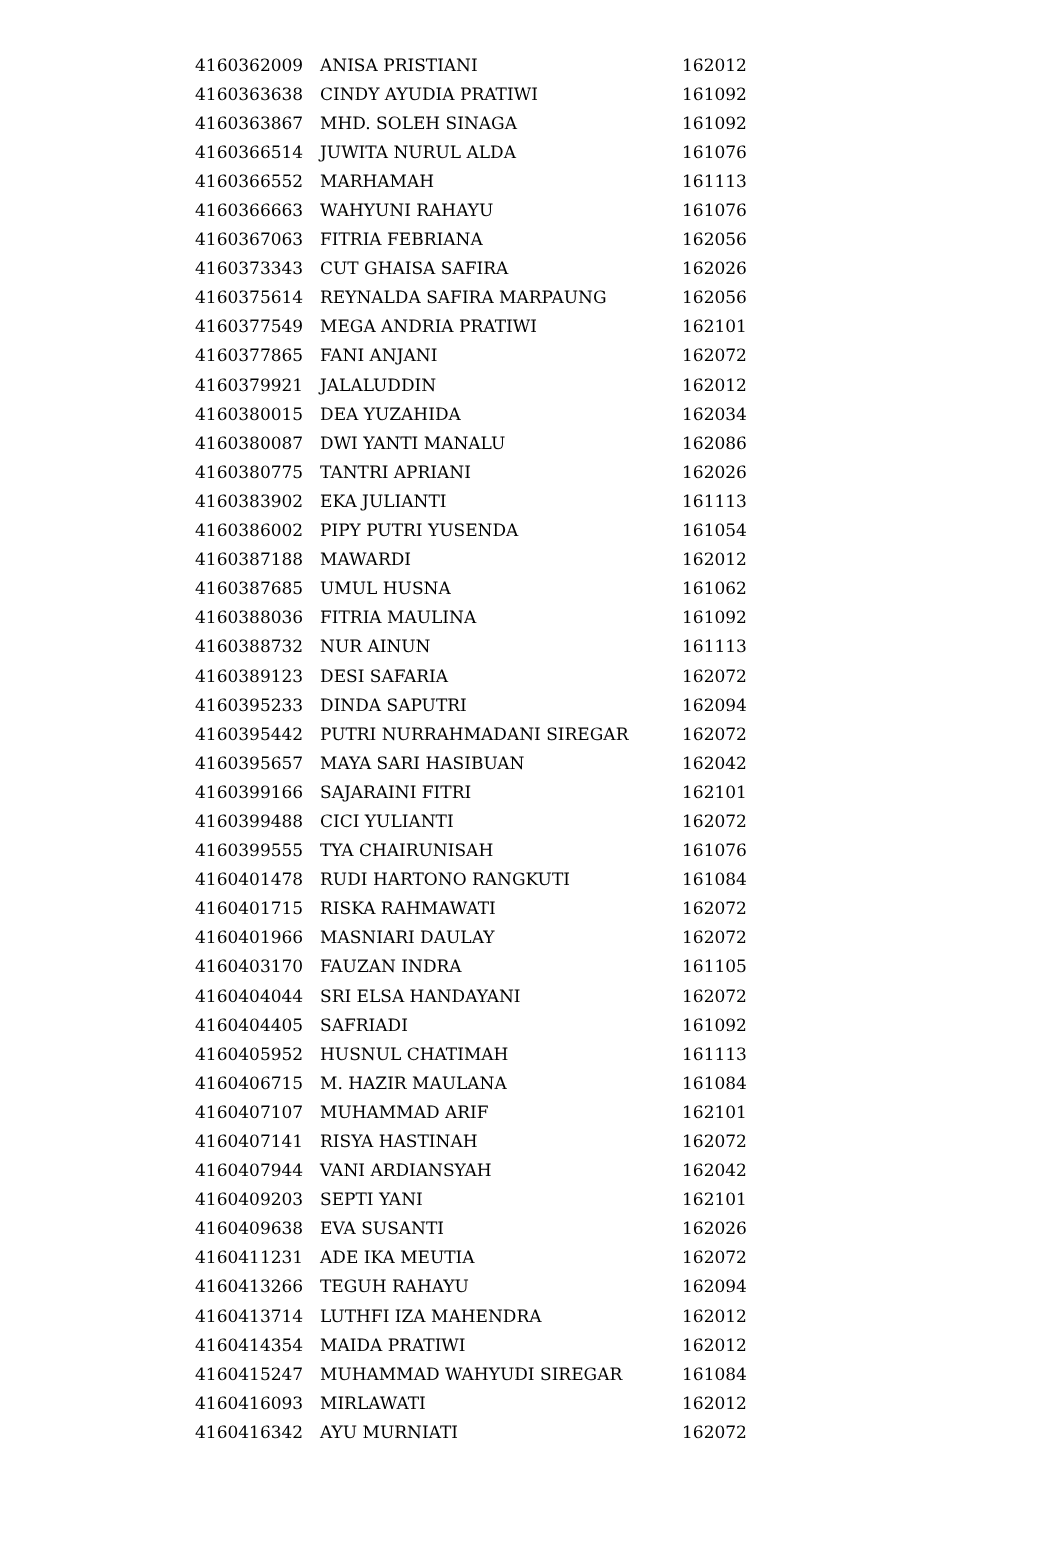| 4160362009 | ANISA PRISTIANI | 162012 |
| 4160363638 | CINDY AYUDIA PRATIWI | 161092 |
| 4160363867 | MHD. SOLEH SINAGA | 161092 |
| 4160366514 | JUWITA NURUL ALDA | 161076 |
| 4160366552 | MARHAMAH | 161113 |
| 4160366663 | WAHYUNI RAHAYU | 161076 |
| 4160367063 | FITRIA FEBRIANA | 162056 |
| 4160373343 | CUT GHAISA SAFIRA | 162026 |
| 4160375614 | REYNALDA SAFIRA MARPAUNG | 162056 |
| 4160377549 | MEGA ANDRIA PRATIWI | 162101 |
| 4160377865 | FANI ANJANI | 162072 |
| 4160379921 | JALALUDDIN | 162012 |
| 4160380015 | DEA YUZAHIDA | 162034 |
| 4160380087 | DWI YANTI MANALU | 162086 |
| 4160380775 | TANTRI APRIANI | 162026 |
| 4160383902 | EKA JULIANTI | 161113 |
| 4160386002 | PIPY PUTRI YUSENDA | 161054 |
| 4160387188 | MAWARDI | 162012 |
| 4160387685 | UMUL HUSNA | 161062 |
| 4160388036 | FITRIA MAULINA | 161092 |
| 4160388732 | NUR AINUN | 161113 |
| 4160389123 | DESI SAFARIA | 162072 |
| 4160395233 | DINDA SAPUTRI | 162094 |
| 4160395442 | PUTRI NURRAHMADANI SIREGAR | 162072 |
| 4160395657 | MAYA SARI HASIBUAN | 162042 |
| 4160399166 | SAJARAINI FITRI | 162101 |
| 4160399488 | CICI YULIANTI | 162072 |
| 4160399555 | TYA CHAIRUNISAH | 161076 |
| 4160401478 | RUDI HARTONO RANGKUTI | 161084 |
| 4160401715 | RISKA RAHMAWATI | 162072 |
| 4160401966 | MASNIARI DAULAY | 162072 |
| 4160403170 | FAUZAN INDRA | 161105 |
| 4160404044 | SRI ELSA HANDAYANI | 162072 |
| 4160404405 | SAFRIADI | 161092 |
| 4160405952 | HUSNUL CHATIMAH | 161113 |
| 4160406715 | M. HAZIR MAULANA | 161084 |
| 4160407107 | MUHAMMAD ARIF | 162101 |
| 4160407141 | RISYA HASTINAH | 162072 |
| 4160407944 | VANI ARDIANSYAH | 162042 |
| 4160409203 | SEPTI YANI | 162101 |
| 4160409638 | EVA SUSANTI | 162026 |
| 4160411231 | ADE IKA MEUTIA | 162072 |
| 4160413266 | TEGUH RAHAYU | 162094 |
| 4160413714 | LUTHFI IZA MAHENDRA | 162012 |
| 4160414354 | MAIDA PRATIWI | 162012 |
| 4160415247 | MUHAMMAD WAHYUDI SIREGAR | 161084 |
| 4160416093 | MIRLAWATI | 162012 |
| 4160416342 | AYU MURNIATI | 162072 |